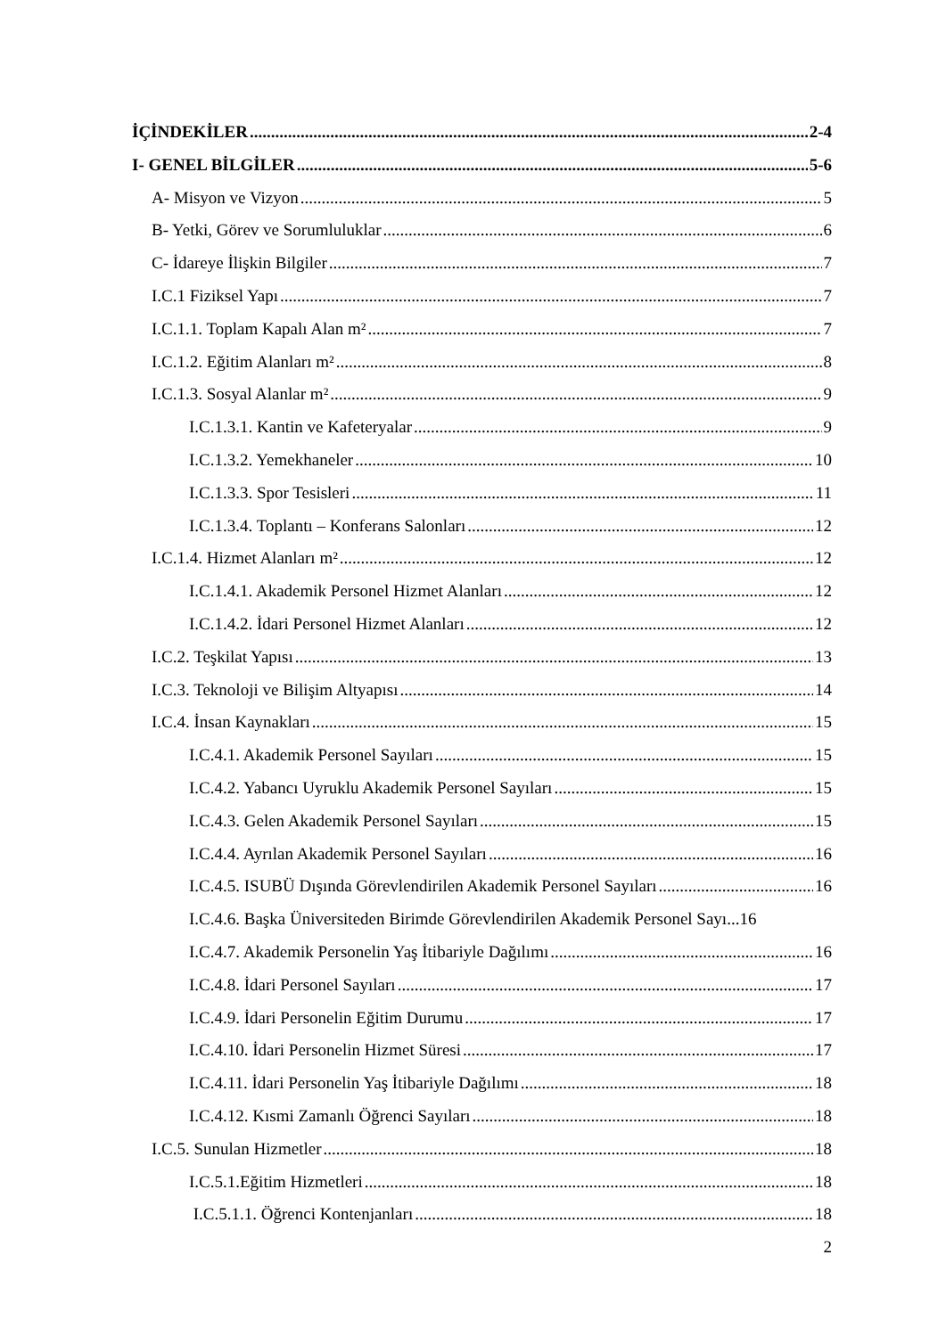İÇİNDEKİLER 2-4
I- GENEL BİLGİLER 5-6
A- Misyon ve Vizyon 5
B- Yetki, Görev ve Sorumluluklar 6
C- İdareye İlişkin Bilgiler 7
I.C.1 Fiziksel Yapı 7
I.C.1.1. Toplam Kapalı Alan m² 7
I.C.1.2. Eğitim Alanları m² 8
I.C.1.3. Sosyal Alanlar m² 9
I.C.1.3.1. Kantin ve Kafeteryalar 9
I.C.1.3.2. Yemekhaneler 10
I.C.1.3.3. Spor Tesisleri 11
I.C.1.3.4. Toplantı – Konferans Salonları 12
I.C.1.4. Hizmet Alanları m² 12
I.C.1.4.1. Akademik Personel Hizmet Alanları 12
I.C.1.4.2. İdari Personel Hizmet Alanları 12
I.C.2. Teşkilat Yapısı 13
I.C.3. Teknoloji ve Bilişim Altyapısı 14
I.C.4. İnsan Kaynakları 15
I.C.4.1. Akademik Personel Sayıları 15
I.C.4.2. Yabancı Uyruklu Akademik Personel Sayıları 15
I.C.4.3. Gelen Akademik Personel Sayıları 15
I.C.4.4. Ayrılan Akademik Personel Sayıları 16
I.C.4.5. ISUBÜ Dışında Görevlendirilen Akademik Personel Sayıları 16
I.C.4.6. Başka Üniversiteden Birimde Görevlendirilen Akademik Personel Sayı...16
I.C.4.7. Akademik Personelin Yaş İtibariyle Dağılımı 16
I.C.4.8. İdari Personel Sayıları 17
I.C.4.9. İdari Personelin Eğitim Durumu 17
I.C.4.10. İdari Personelin Hizmet Süresi 17
I.C.4.11. İdari Personelin Yaş İtibariyle Dağılımı 18
I.C.4.12. Kısmi Zamanlı Öğrenci Sayıları 18
I.C.5. Sunulan Hizmetler 18
I.C.5.1.Eğitim Hizmetleri 18
I.C.5.1.1. Öğrenci Kontenjanları 18
2